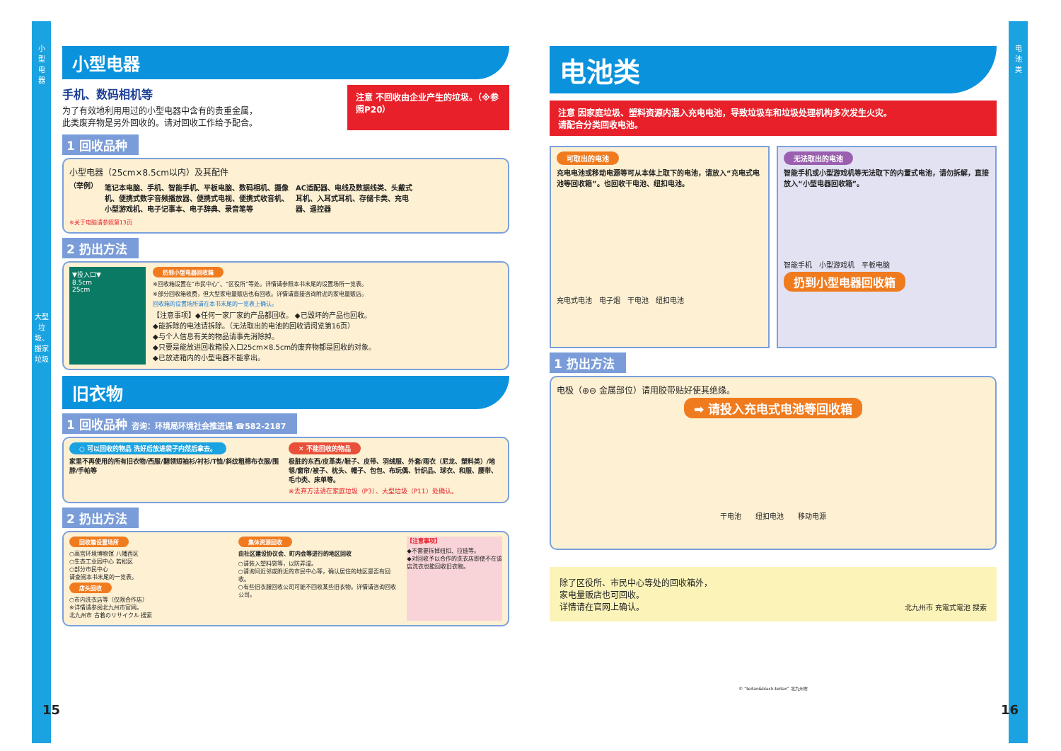小
型
电
器
大型垃圾、搬家垃圾
电
池
类
小型电器
手机、数码相机等
为了有效地利用用过的小型电器中含有的贵重金属，
此类废弃物是另外回收的。请对回收工作给予配合。
注意 不回收由企业产生的垃圾。（※参照P20）
1 回收品种
小型电器（25cm×8.5cm以内）及其配件
（举例）
笔记本电脑、手机、智能手机、平板电脑、数码相机、摄像机、便携式数字音频播放器、便携式电视、便携式收音机、小型游戏机、电子记事本、电子辞典、录音笔等
AC适配器、电线及数据线类、头戴式耳机、入耳式耳机、存储卡类、充电器、遥控器
※关于电脑请参照第13页
2 扔出方法
▼投入口▼
8.5cm
25cm
扔到小型电器回收箱
※回收箱设置在“市民中心”、“区役所”等处。详情请参照本书末尾的设置场所一览表。
※部分回收箱收费，但大型家电量贩店也有回收。详情请直接咨询附近的家电量贩店。
回收箱的设置场所请在本书末尾的一览表上确认。
【注意事项】◆任何一家厂家的产品都回收。 ◆已毁坏的产品也回收。
◆能拆除的电池请拆除。（无法取出的电池的回收请阅览第16页）
◆与个人信息有关的物品请事先消除掉。
◆只要是能放进回收箱投入口25cm×8.5cm的废弃物都是回收的对象。
◆已放进箱内的小型电器不能拿出。
旧衣物
1 回收品种 咨询：环境局环境社会推进课 ☎582-2187
○ 可以回收的物品 洗好后放进袋子内然后拿去。
家里不再使用的所有旧衣物/西服/翻领短袖衫/衬衫/T恤/斜纹粗棉布衣服/围脖/手帕等
✕ 不能回收的物品
极脏的东西/皮革类/鞋子、皮带、羽绒服、外套/雨衣（尼龙、塑料类）/地毯/窗帘/被子、枕头、帽子、包包、布玩偶、针织品、球衣、和服、腰带、毛巾类、床单等。
※丢弃方法请在家庭垃圾（P3）、大型垃圾（P11）处确认。
2 扔出方法
回收箱设置场所
○高宫环境博物馆 八幡西区
○生态工业园中心 若松区
○部分市民中心
请查阅本书末尾的一览表。
店头回收
○市内洗衣店等（仅限合作店）
※详情请参阅北九州市官网。
北九州市 古着のリサイクル 搜索
集体资源回收
由社区建设协议会、町内会等进行的地区回收
○请装入塑料袋等，以防弄湿。
○请询问近邻或附近的市民中心等，确认居住的地区是否有回收。
○有些旧衣服回收公司可能不回收某些旧衣物。详情请咨询回收公司。
【注意事项】
◆不需要拆掉纽扣、拉链等。
◆对回收予以合作的洗衣店即使不在该店洗衣也能回收旧衣物。
15
电池类
注意 因家庭垃圾、塑料资源内混入充电电池，导致垃圾车和垃圾处理机构多次发生火灾。
请配合分类回收电池。
可取出的电池
充电电池或移动电源等可从本体上取下的电池，请放入“充电式电池等回收箱”。也回收干电池、纽扣电池。
充电式电池　电子烟　干电池　纽扣电池
无法取出的电池
智能手机或小型游戏机等无法取下的内置式电池，请勿拆解，直接放入“小型电器回收箱”。
智能手机　小型游戏机　平板电脑
扔到小型电器回收箱
1 扔出方法
电极（⊕⊖ 金属部位）请用胶带贴好使其绝缘。
➡ 请投入充电式电池等回收箱
干电池　　纽扣电池　　移动电源
除了区役所、市民中心等处的回收箱外，
家电量贩店也可回收。
详情请在官网上确认。
北九州市 充電式電池 搜索
© “teitan&black-teitan” 北九州市
16